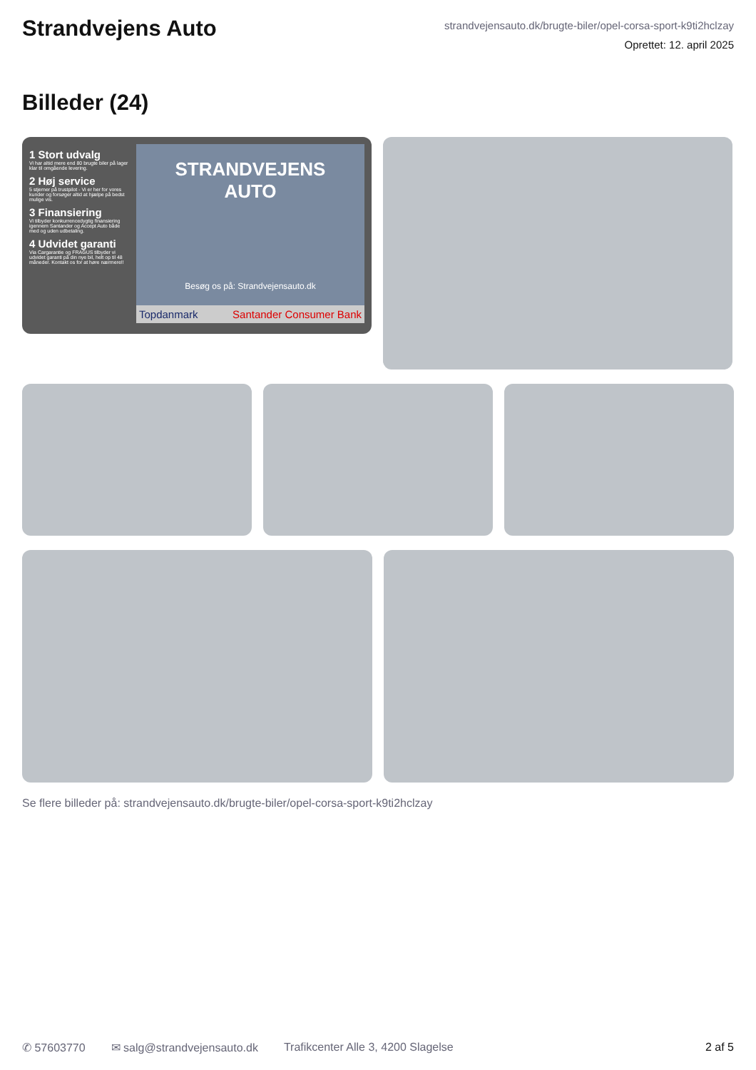Strandvejens Auto
strandvejensauto.dk/brugte-biler/opel-corsa-sport-k9ti2hclzay
Oprettet: 12. april 2025
Billeder (24)
1 Stort udvalg
Vi har altid mere end 80 brugte biler på lager klar til omgående levering.
2 Høj service
5 stjerner på trustpilot - Vi er her for vores kunder og forsøger altid at hjælpe på bedst mulige vis.
3 Finansiering
Vi tilbyder konkurrencedygtig finansiering igennem Santander og Accept Auto både med og uden udbetaling.
4 Udvidet garanti
Via Cargarantie og FRAGUS tilbyder vi udvidet garanti på din nye bil, helt op til 48 måneder. Kontakt os for at høre nærmere!!
STRANDVEJENS
AUTO
Besøg os på: Strandvejensauto.dk
Topdanmark Santander Consumer Bank
Se flere billeder på: strandvejensauto.dk/brugte-biler/opel-corsa-sport-k9ti2hclzay
✆ 57603770 ✉ salg@strandvejensauto.dk Trafikcenter Alle 3, 4200 Slagelse 2 af 5